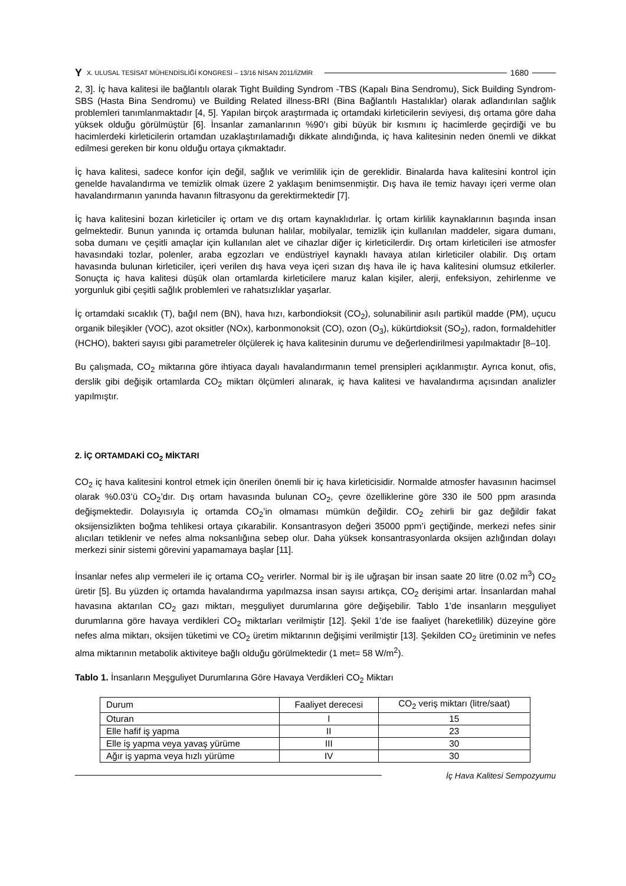Y X. ULUSAL TESİSAT MÜHENDİSLİĞİ KONGRESİ – 13/16 NİSAN 2011/İZMİR 1680
2, 3]. İç hava kalitesi ile bağlantılı olarak Tight Building Syndrom -TBS (Kapalı Bina Sendromu), Sick Building Syndrom-SBS (Hasta Bina Sendromu) ve Building Related illness-BRI (Bina Bağlantılı Hastalıklar) olarak adlandırılan sağlık problemleri tanımlanmaktadır [4, 5]. Yapılan birçok araştırmada iç ortamdaki kirleticilerin seviyesi, dış ortama göre daha yüksek olduğu görülmüştür [6]. İnsanlar zamanlarının %90’ı gibi büyük bir kısmını iç hacimlerde geçirdiği ve bu hacimlerdeki kirleticilerin ortamdan uzaklaştırılamadığı dikkate alındığında, iç hava kalitesinin neden önemli ve dikkat edilmesi gereken bir konu olduğu ortaya çıkmaktadır.
İç hava kalitesi, sadece konfor için değil, sağlık ve verimlilik için de gereklidir. Binalarda hava kalitesini kontrol için genelde havalandırma ve temizlik olmak üzere 2 yaklaşım benimsenmiştir. Dış hava ile temiz havayı içeri verme olan havalandırmanın yanında havanın filtrasyonu da gerektirmektedir [7].
İç hava kalitesini bozan kirleticiler iç ortam ve dış ortam kaynaklıdırlar. İç ortam kirlilik kaynaklarının başında insan gelmektedir. Bunun yanında iç ortamda bulunan halılar, mobilyalar, temizlik için kullanılan maddeler, sigara dumanı, soba dumanı ve çeşitli amaçlar için kullanılan alet ve cihazlar diğer iç kirleticilerdir. Dış ortam kirleticileri ise atmosfer havasındaki tozlar, polenler, araba egzozları ve endüstriyel kaynaklı havaya atılan kirleticiler olabilir. Dış ortam havasında bulunan kirleticiler, içeri verilen dış hava veya içeri sızan dış hava ile iç hava kalitesini olumsuz etkilerler. Sonuçta iç hava kalitesi düşük olan ortamlarda kirleticilere maruz kalan kişiler, alerji, enfeksiyon, zehirlenme ve yorgunluk gibi çeşitli sağlık problemleri ve rahatsızlıklar yaşarlar.
İç ortamdaki sıcaklık (T), bağıl nem (BN), hava hızı, karbondioksit (CO<sub>2</sub>), solunabilinir asılı partikül madde (PM), uçucu organik bileşikler (VOC), azot oksitler (NOx), karbonmonoksit (CO), ozon (O<sub>3</sub>), kükürtdioksit (SO<sub>2</sub>), radon, formaldehitler (HCHO), bakteri sayısı gibi parametreler ölçülerek iç hava kalitesinin durumu ve değerlendirilmesi yapılmaktadır [8–10].
Bu çalışmada, CO<sub>2</sub> miktarına göre ihtiyaca dayalı havalandırmanın temel prensipleri açıklanmıştır. Ayrıca konut, ofis, derslik gibi değişik ortamlarda CO<sub>2</sub> miktarı ölçümleri alınarak, iç hava kalitesi ve havalandırma açısından analizler yapılmıştır.
2. İÇ ORTAMDAKİ CO<sub>2</sub> MİKTARI
CO<sub>2</sub> iç hava kalitesini kontrol etmek için önerilen önemli bir iç hava kirleticisidir. Normalde atmosfer havasının hacimsel olarak %0.03’ü CO<sub>2</sub>’dır. Dış ortam havasında bulunan CO<sub>2</sub>, çevre özelliklerine göre 330 ile 500 ppm arasında değişmektedir. Dolayısıyla iç ortamda CO<sub>2</sub>’in olmaması mümkün değildir. CO<sub>2</sub> zehirli bir gaz değildir fakat oksijensizlikten boğma tehlikesi ortaya çıkarabilir. Konsantrasyon değeri 35000 ppm’i geçtiğinde, merkezi nefes sinir alıcıları tetiklenir ve nefes alma noksanlığına sebep olur. Daha yüksek konsantrasyonlarda oksijen azlığından dolayı merkezi sinir sistemi görevini yapamamaya başlar [11].
İnsanlar nefes alıp vermeleri ile iç ortama CO<sub>2</sub> verirler. Normal bir iş ile uğraşan bir insan saate 20 litre (0.02 m<sup>3</sup>) CO<sub>2</sub> üretir [5]. Bu yüzden iç ortamda havalandırma yapılmazsa insan sayısı artıkça, CO<sub>2</sub> derişimi artar. İnsanlardan mahal havasına aktarılan CO<sub>2</sub> gazı miktarı, meşguliyet durumlarına göre değişebilir. Tablo 1’de insanların meşguliyet durumlarına göre havaya verdikleri CO<sub>2</sub> miktarları verilmiştir [12]. Şekil 1’de ise faaliyet (hareketlilik) düzeyine göre nefes alma miktarı, oksijen tüketimi ve CO<sub>2</sub> üretim miktarının değişimi verilmiştir [13]. Şekilden CO<sub>2</sub> üretiminin ve nefes alma miktarının metabolik aktiviteye bağlı olduğu görülmektedir (1 met= 58 W/m<sup>2</sup>).
Tablo 1. İnsanların Meşguliyet Durumlarına Göre Havaya Verdikleri CO<sub>2</sub> Miktarı
| Durum | Faaliyet derecesi | CO<sub>2</sub> veriş miktarı (litre/saat) |
| Oturan | I | 15 |
| Elle hafif iş yapma | II | 23 |
| Elle iş yapma veya yavaş yürüme | III | 30 |
| Ağır iş yapma veya hızlı yürüme | IV | 30 |
İç Hava Kalitesi Sempozyumu